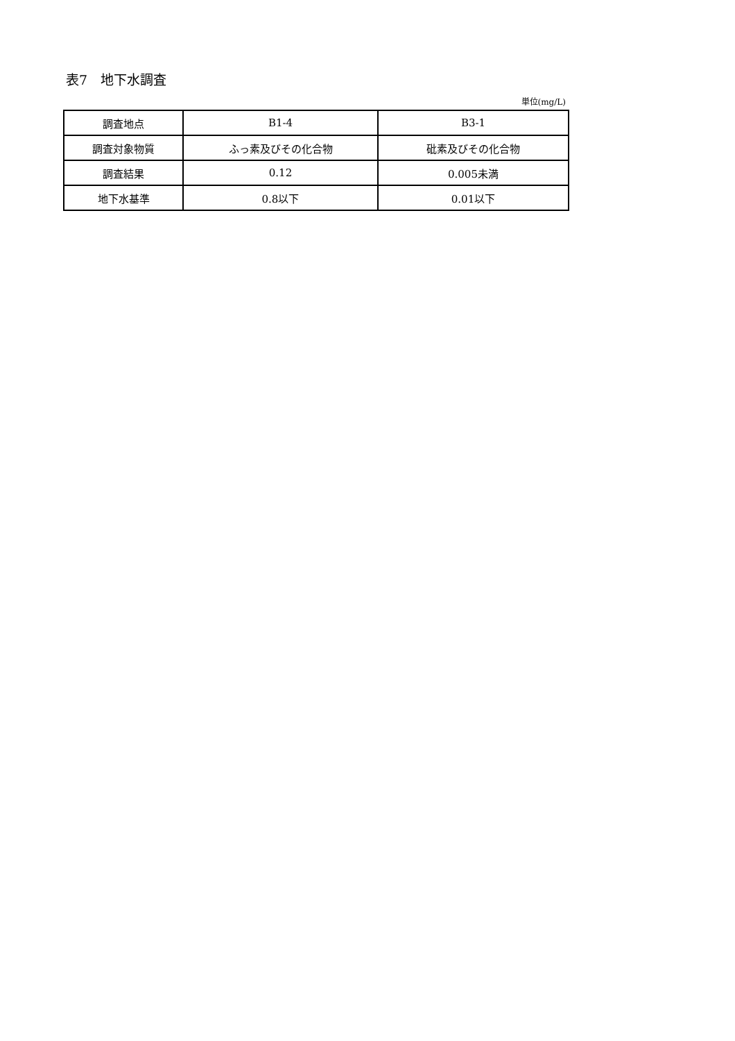表7　地下水調査
単位(mg/L)
| 調査地点 | B1-4 | B3-1 |
| 調査対象物質 | ふっ素及びその化合物 | 砒素及びその化合物 |
| 調査結果 | 0.12 | 0.005未満 |
| 地下水基準 | 0.8以下 | 0.01以下 |